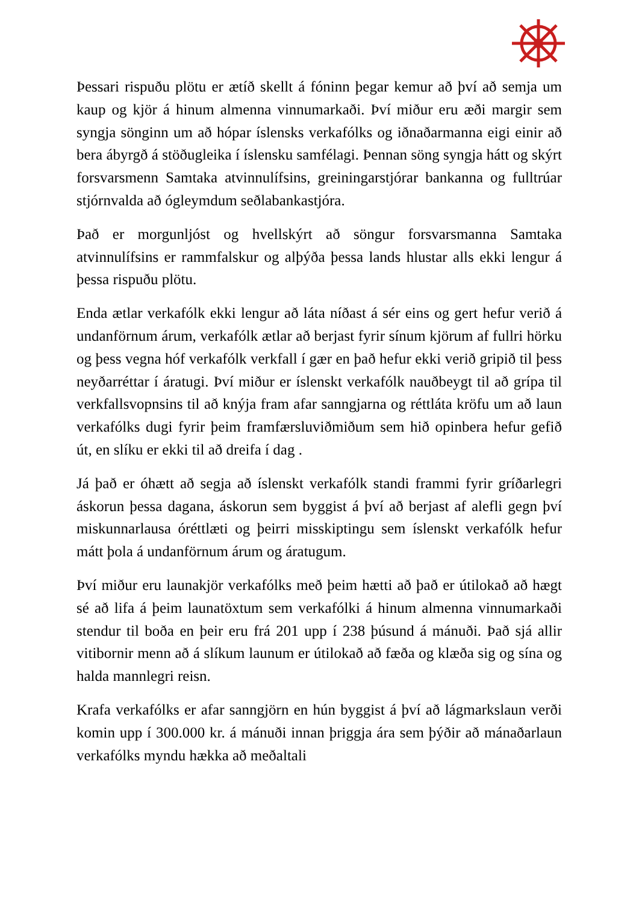Þessari rispuðu plötu er ætíð skellt á fóninn þegar kemur að því að semja um kaup og kjör á hinum almenna vinnumarkaði. Því miður eru æði margir sem syngja sönginn um að hópar íslensks verkafólks og iðnaðarmanna eigi einir að bera ábyrgð á stöðugleika í íslensku samfélagi. Þennan söng syngja hátt og skýrt forsvarsmenn Samtaka atvinnulífsins, greiningarstjórar bankanna og fulltrúar stjórnvalda að ógleymdum seðlabankastjóra.
Það er morgunljóst og hvellskýrt að söngur forsvarsmanna Samtaka atvinnulífsins er rammfalskur og alþýða þessa lands hlustar alls ekki lengur á þessa rispuðu plötu.
Enda ætlar verkafólk ekki lengur að láta níðast á sér eins og gert hefur verið á undanförnum árum, verkafólk ætlar að berjast fyrir sínum kjörum af fullri hörku og þess vegna hóf verkafólk verkfall í gær en það hefur ekki verið gripið til þess neyðarréttar í áratugi. Því miður er íslenskt verkafólk nauðbeygt til að grípa til verkfallsvopnsins til að knýja fram afar sanngjarna og réttláta kröfu um að laun verkafólks dugi fyrir þeim framfærsluviðmiðum sem hið opinbera hefur gefið út, en slíku er ekki til að dreifa í dag .
Já það er óhætt að segja að íslenskt verkafólk standi frammi fyrir gríðarlegri áskorun þessa dagana, áskorun sem byggist á því að berjast af alefli gegn því miskunnarlausa óréttlæti og þeirri misskiptingu sem íslenskt verkafólk hefur mátt þola á undanförnum árum og áratugum.
Því miður eru launakjör verkafólks með þeim hætti að það er útilokað að hægt sé að lifa á þeim launatöxtum sem verkafólki á hinum almenna vinnumarkaði stendur til boða en þeir eru frá 201 upp í 238 þúsund á mánuði. Það sjá allir vitibornir menn að á slíkum launum er útilokað að fæða og klæða sig og sína og halda mannlegri reisn.
Krafa verkafólks er afar sanngjörn en hún byggist á því að lágmarkslaun verði komin upp í 300.000 kr. á mánuði innan þriggja ára sem þýðir að mánaðarlaun verkafólks myndu hækka að meðaltali